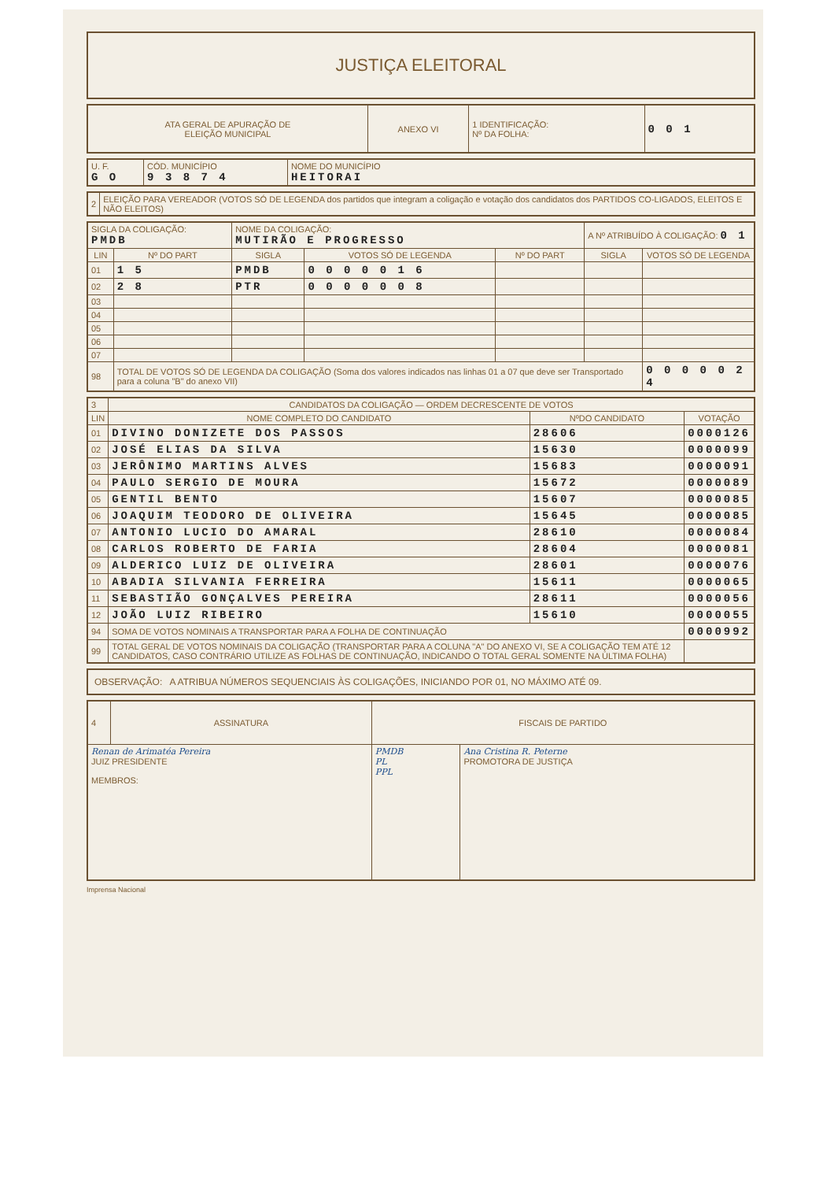JUSTIÇA ELEITORAL
| ATA GERAL DE APURAÇÃO DE ELEIÇÃO MUNICIPAL | ANEXO VI | 1 IDENTIFICAÇÃO: Nº DA FOLHA: | 0 0 1 |
| U. F. G O | CÓD. MUNICÍPIO 9 3 8 7 4 | NOME DO MUNICÍPIO HEITORAI |
| 2 | ELEIÇÃO PARA VEREADOR (VOTOS SÓ DE LEGENDA dos partidos que integram a coligação e votação dos candidatos dos PARTIDOS CO-LIGADOS, ELEITOS E NÃO ELEITOS) |
| SIGLA DA COLIGAÇÃO: PMDB | | NOME DA COLIGAÇÃO: MUTIRÃO E PROGRESSO | | | A Nº ATRIBUÍDO À COLIGAÇÃO: 0 1 | |
| LIN | Nº DO PART | SIGLA | VOTOS SÓ DE LEGENDA | Nº DO PART | SIGLA | VOTOS SÓ DE LEGENDA |
| 01 | 1 5 | PMDB | 0 0 0 0 0 1 6 | | | |
| 02 | 2 8 | PTR | 0 0 0 0 0 0 8 | | | |
| 03 | | | | | | |
| 04 | | | | | | |
| 05 | | | | | | |
| 06 | | | | | | |
| 07 | | | | | | |
| 98 | TOTAL DE VOTOS SÓ DE LEGENDA DA COLIGAÇÃO (Soma dos valores indicados nas linhas 01 a 07 que deve ser Transportado para a coluna "B" do anexo VII) | | | | | 0 0 0 0 0 2 4 |
| 3 | CANDIDATOS DA COLIGAÇÃO — ORDEM DECRESCENTE DE VOTOS | | |
| LIN | NOME COMPLETO DO CANDIDATO | NºDO CANDIDATO | VOTAÇÃO |
| 01 | DIVINO DONIZETE DOS PASSOS | 28606 | 0000126 |
| 02 | JOSÉ ELIAS DA SILVA | 15630 | 0000099 |
| 03 | JERÔNIMO MARTINS ALVES | 15683 | 0000091 |
| 04 | PAULO SERGIO DE MOURA | 15672 | 0000089 |
| 05 | GENTIL BENTO | 15607 | 0000085 |
| 06 | JOAQUIM TEODORO DE OLIVEIRA | 15645 | 0000085 |
| 07 | ANTONIO LUCIO DO AMARAL | 28610 | 0000084 |
| 08 | CARLOS ROBERTO DE FARIA | 28604 | 0000081 |
| 09 | ALDERICO LUIZ DE OLIVEIRA | 28601 | 0000076 |
| 10 | ABADIA SILVANIA FERREIRA | 15611 | 0000065 |
| 11 | SEBASTIÃO GONÇALVES PEREIRA | 28611 | 0000056 |
| 12 | JOÃO LUIZ RIBEIRO | 15610 | 0000055 |
| 94 | SOMA DE VOTOS NOMINAIS A TRANSPORTAR PARA A FOLHA DE CONTINUAÇÃO | | 0000992 |
| 99 | TOTAL GERAL DE VOTOS NOMINAIS DA COLIGAÇÃO (TRANSPORTAR PARA A COLUNA "A" DO ANEXO VI, SE A COLIGAÇÃO TEM ATÉ 12 CANDIDATOS, CASO CONTRÁRIO UTILIZE AS FOLHAS DE CONTINUAÇÃO, INDICANDO O TOTAL GERAL SOMENTE NA ÚLTIMA FOLHA) | | |
OBSERVAÇÃO: A ATRIBUA NÚMEROS SEQUENCIAIS ÀS COLIGAÇÕES, INICIANDO POR 01, NO MÁXIMO ATÉ 09.
| 4 | ASSINATURA | FISCAIS DE PARTIDO | |
| Renan de Arimatéa Pereira JUIZ PRESIDENTE MEMBROS: | | PMDB PL PPL | Ana Cristina R. Peterne PROMOTORA DE JUSTIÇA |
Imprensa Nacional